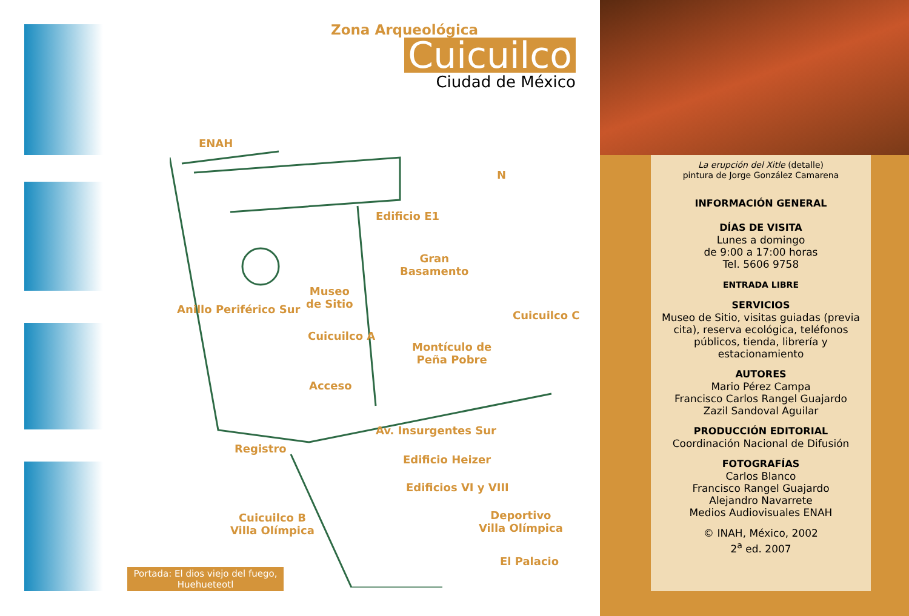Zona Arqueológica
Cuicuilco
Ciudad de México
ENAH
Edificio E1
Gran
Basamento
Museo
de Sitio
Cuicuilco C
Cuicuilco A
Montículo de
Peña Pobre
Anillo Periférico Sur
Acceso
Av. Insurgentes Sur
Registro
Edificio Heizer
Edificios VI y VIII
Cuicuilco B
Villa Olímpica
Deportivo
Villa Olímpica
El Palacio
N
Portada: El dios viejo del fuego,
Huehueteotl
La erupción del Xitle (detalle)
pintura de Jorge González Camarena
INFORMACIÓN GENERAL
DÍAS DE VISITA
Lunes a domingo
de 9:00 a 17:00 horas
Tel. 5606 9758
ENTRADA LIBRE
SERVICIOS
Museo de Sitio, visitas guiadas (previa cita), reserva ecológica, teléfonos públicos, tienda, librería y estacionamiento
AUTORES
Mario Pérez Campa
Francisco Carlos Rangel Guajardo
Zazil Sandoval Aguilar
PRODUCCIÓN EDITORIAL
Coordinación Nacional de Difusión
FOTOGRAFÍAS
Carlos Blanco
Francisco Rangel Guajardo
Alejandro Navarrete
Medios Audiovisuales ENAH
© INAH, México, 2002
2<sup>a</sup> ed. 2007